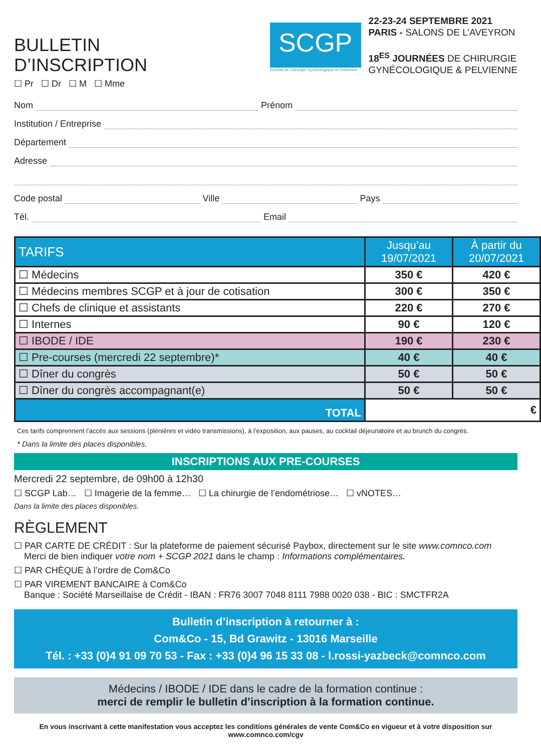BULLETIN
D’INSCRIPTION
☐ Pr ☐ Dr ☐ M ☐ Mme
SCGP
Société de Chirurgie Gynécologique et Pelvienne
22-23-24 SEPTEMBRE 2021
PARIS - SALONS DE L’AVEYRON
18<sup>ES</sup> JOURNÉES DE CHIRURGIE
GYNÉCOLOGIQUE & PELVIENNE
Nom Prénom
Institution / Entreprise
Département
Adresse
Code postal Ville Pays
Tél. Email
| TARIFS | Jusqu’au 19/07/2021 | À partir du 20/07/2021 |
| --- | --- | --- |
| ☐ Médecins | 350 € | 420 € |
| ☐ Médecins membres SCGP et à jour de cotisation | 300 € | 350 € |
| ☐ Chefs de clinique et assistants | 220 € | 270 € |
| ☐ Internes | 90 € | 120 € |
| ☐ IBODE / IDE | 190 € | 230 € |
| ☐ Pre-courses (mercredi 22 septembre)* | 40 € | 40 € |
| ☐ Dîner du congrès | 50 € | 50 € |
| ☐ Dîner du congrès accompagnant(e) | 50 € | 50 € |
| TOTAL | € | |
Ces tarifs comprennent l’accès aux sessions (plénières et vidéo transmissions), à l’exposition, aux pauses, au cocktail déjeunatoire et au brunch du congrès.
* Dans la limite des places disponibles.
INSCRIPTIONS AUX PRE-COURSES
Mercredi 22 septembre, de 09h00 à 12h30
☐ SCGP Lab… ☐ Imagerie de la femme… ☐ La chirurgie de l’endométriose… ☐ vNOTES…
Dans la limite des places disponibles.
RÈGLEMENT
☐ PAR CARTE DE CRÉDIT : Sur la plateforme de paiement sécurisé Paybox, directement sur le site www.comnco.com
Merci de bien indiquer votre nom + SCGP 2021 dans le champ : Informations complémentaires.
☐ PAR CHÈQUE à l’ordre de Com&Co
☐ PAR VIREMENT BANCAIRE à Com&Co
Banque : Société Marseillaise de Crédit - IBAN : FR76 3007 7048 8111 7988 0020 038 - BIC : SMCTFR2A
Bulletin d’inscription à retourner à :
Com&Co - 15, Bd Grawitz - 13016 Marseille
Tél. : +33 (0)4 91 09 70 53 - Fax : +33 (0)4 96 15 33 08 - l.rossi-yazbeck@comnco.com
Médecins / IBODE / IDE dans le cadre de la formation continue :
merci de remplir le bulletin d’inscription à la formation continue.
En vous inscrivant à cette manifestation vous acceptez les conditions générales de vente Com&Co en vigueur et à votre disposition sur www.comnco.com/cgv